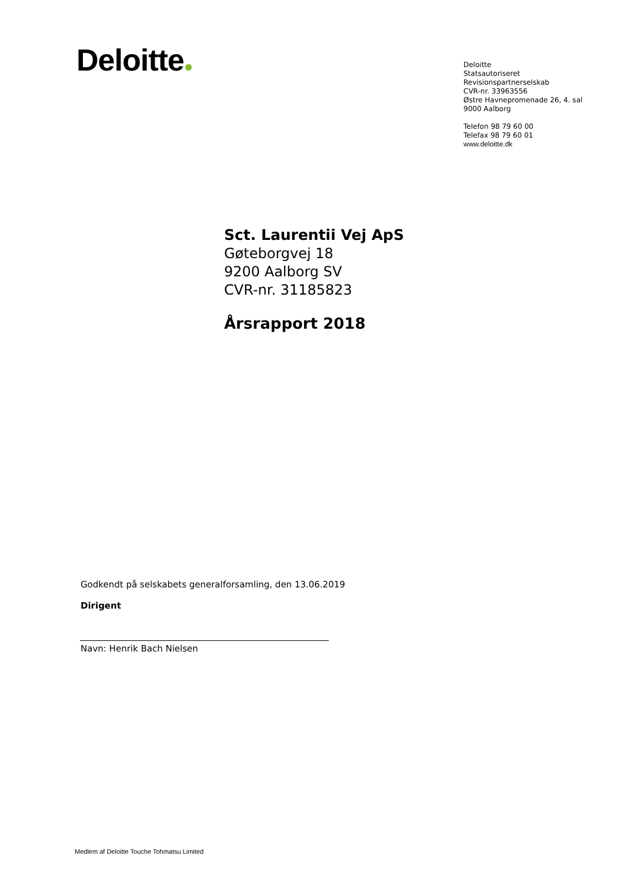Deloitte
Deloitte
Statsautoriseret
Revisionspartnerselskab
CVR-nr. 33963556
Østre Havnepromenade 26, 4. sal
9000 Aalborg
Telefon 98 79 60 00
Telefax 98 79 60 01
www.deloitte.dk
Sct. Laurentii Vej ApS
Gøteborgvej 18
9200 Aalborg SV
CVR-nr. 31185823
Årsrapport 2018
Godkendt på selskabets generalforsamling, den 13.06.2019
Dirigent
Navn: Henrik Bach Nielsen
Medlem af Deloitte Touche Tohmatsu Limited